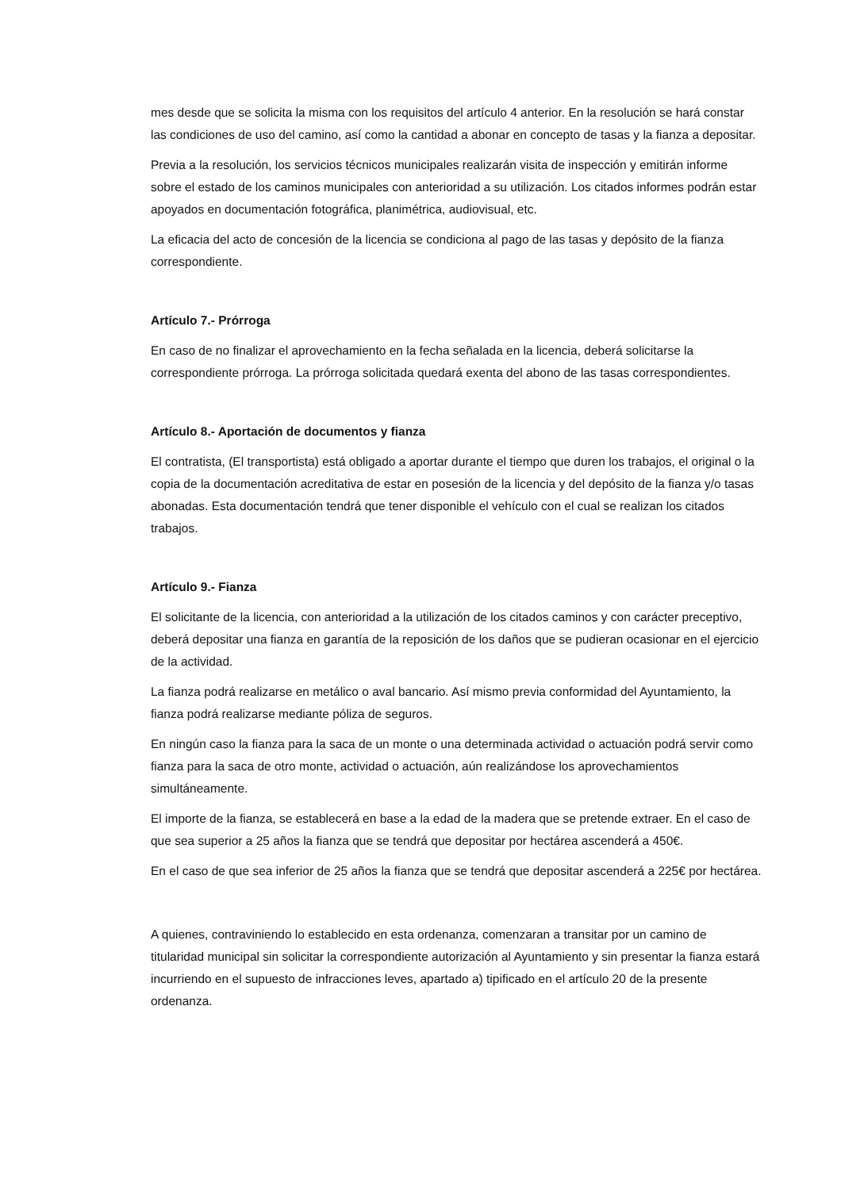mes desde que se solicita la misma con los requisitos del artículo 4 anterior. En la resolución se hará constar las condiciones de uso del camino, así como la cantidad a abonar en concepto de tasas y la fianza a depositar.
Previa a la resolución, los servicios técnicos municipales realizarán visita de inspección y emitirán informe sobre el estado de los caminos municipales con anterioridad a su utilización. Los citados informes podrán estar apoyados en documentación fotográfica, planimétrica, audiovisual, etc.
La eficacia del acto de concesión de la licencia se condiciona al pago de las tasas y depósito de la fianza correspondiente.
Artículo 7.- Prórroga
En caso de no finalizar el aprovechamiento en la fecha señalada en la licencia, deberá solicitarse la correspondiente prórroga. La prórroga solicitada quedará exenta del abono de las tasas correspondientes.
Artículo 8.- Aportación de documentos y fianza
El contratista, (El transportista) está obligado a aportar durante el tiempo que duren los trabajos, el original o la copia de la documentación acreditativa de estar en posesión de la licencia y del depósito de la fianza y/o tasas abonadas. Esta documentación tendrá que tener disponible el vehículo con el cual se realizan los citados trabajos.
Artículo 9.- Fianza
El solicitante de la licencia, con anterioridad a la utilización de los citados caminos y con carácter preceptivo, deberá depositar una fianza en garantía de la reposición de los daños que se pudieran ocasionar en el ejercicio de la actividad.
La fianza podrá realizarse en metálico o aval bancario. Así mismo previa conformidad del Ayuntamiento, la fianza podrá realizarse mediante póliza de seguros.
En ningún caso la fianza para la saca de un monte o una determinada actividad o actuación podrá servir como fianza para la saca de otro monte, actividad o actuación, aún realizándose los aprovechamientos simultáneamente.
El importe de la fianza, se establecerá en base a la edad de la madera que se pretende extraer. En el caso de que sea superior a 25 años la fianza que se tendrá que depositar por hectárea ascenderá a 450€.
En el caso de que sea inferior de 25 años la fianza que se tendrá que depositar ascenderá a 225€ por hectárea.
A quienes, contraviniendo lo establecido en esta ordenanza, comenzaran a transitar por un camino de titularidad municipal sin solicitar la correspondiente autorización al Ayuntamiento y sin presentar la fianza estará incurriendo en el supuesto de infracciones leves, apartado a) tipificado en el artículo 20 de la presente ordenanza.